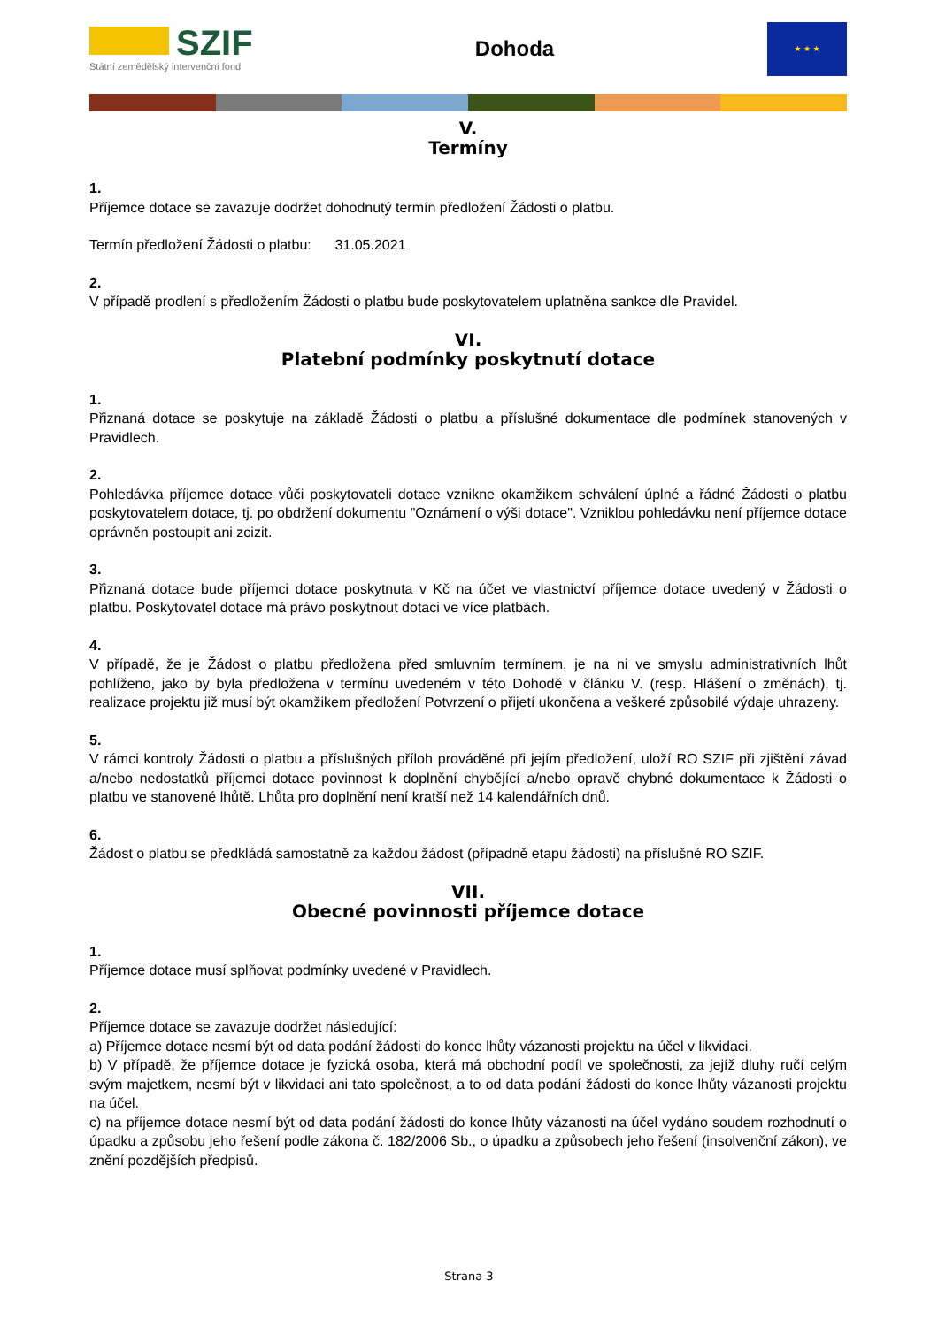SZIF
Státní zemědělský intervenční fond
Dohoda
★ ★ ★
V.
Termíny
1.
Příjemce dotace se zavazuje dodržet dohodnutý termín předložení Žádosti o platbu.
Termín předložení Žádosti o platbu: 31.05.2021
2.
V případě prodlení s předložením Žádosti o platbu bude poskytovatelem uplatněna sankce dle Pravidel.
VI.
Platební podmínky poskytnutí dotace
1.
Přiznaná dotace se poskytuje na základě Žádosti o platbu a příslušné dokumentace dle podmínek stanovených v Pravidlech.
2.
Pohledávka příjemce dotace vůči poskytovateli dotace vznikne okamžikem schválení úplné a řádné Žádosti o platbu poskytovatelem dotace, tj. po obdržení dokumentu "Oznámení o výši dotace". Vzniklou pohledávku není příjemce dotace oprávněn postoupit ani zcizit.
3.
Přiznaná dotace bude příjemci dotace poskytnuta v Kč na účet ve vlastnictví příjemce dotace uvedený v Žádosti o platbu. Poskytovatel dotace má právo poskytnout dotaci ve více platbách.
4.
V případě, že je Žádost o platbu předložena před smluvním termínem, je na ni ve smyslu administrativních lhůt pohlíženo, jako by byla předložena v termínu uvedeném v této Dohodě v článku V. (resp. Hlášení o změnách), tj. realizace projektu již musí být okamžikem předložení Potvrzení o přijetí ukončena a veškeré způsobilé výdaje uhrazeny.
5.
V rámci kontroly Žádosti o platbu a příslušných příloh prováděné při jejím předložení, uloží RO SZIF při zjištění závad a/nebo nedostatků příjemci dotace povinnost k doplnění chybějící a/nebo opravě chybné dokumentace k Žádosti o platbu ve stanovené lhůtě. Lhůta pro doplnění není kratší než 14 kalendářních dnů.
6.
Žádost o platbu se předkládá samostatně za každou žádost (případně etapu žádosti) na příslušné RO SZIF.
VII.
Obecné povinnosti příjemce dotace
1.
Příjemce dotace musí splňovat podmínky uvedené v Pravidlech.
2.
Příjemce dotace se zavazuje dodržet následující:
a) Příjemce dotace nesmí být od data podání žádosti do konce lhůty vázanosti projektu na účel v likvidaci.
b) V případě, že příjemce dotace je fyzická osoba, která má obchodní podíl ve společnosti, za jejíž dluhy ručí celým svým majetkem, nesmí být v likvidaci ani tato společnost, a to od data podání žádosti do konce lhůty vázanosti projektu na účel.
c) na příjemce dotace nesmí být od data podání žádosti do konce lhůty vázanosti na účel vydáno soudem rozhodnutí o úpadku a způsobu jeho řešení podle zákona č. 182/2006 Sb., o úpadku a způsobech jeho řešení (insolvenční zákon), ve znění pozdějších předpisů.
Strana 3